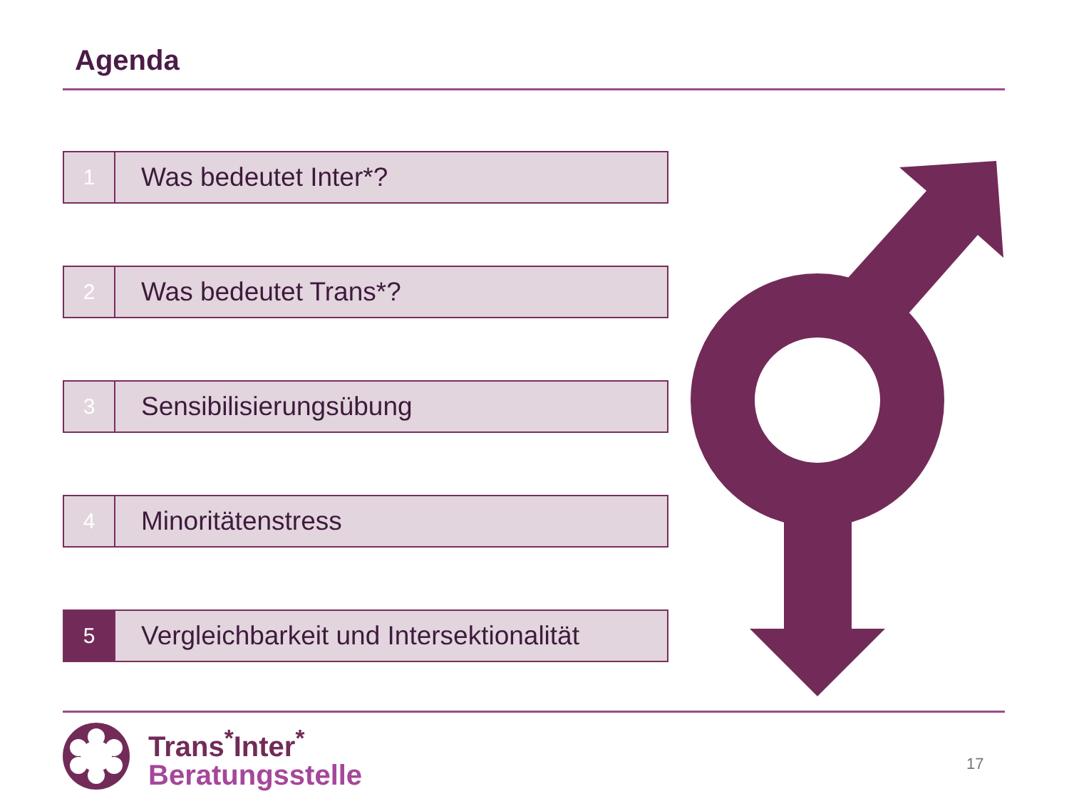Agenda
1
Was bedeutet Inter*?
2
Was bedeutet Trans*?
3
Sensibilisierungsübung
4
Minoritätenstress
5
Vergleichbarkeit und Intersektionalität
Trans<sup>*</sup>Inter<sup>*</sup>
Beratungsstelle
17